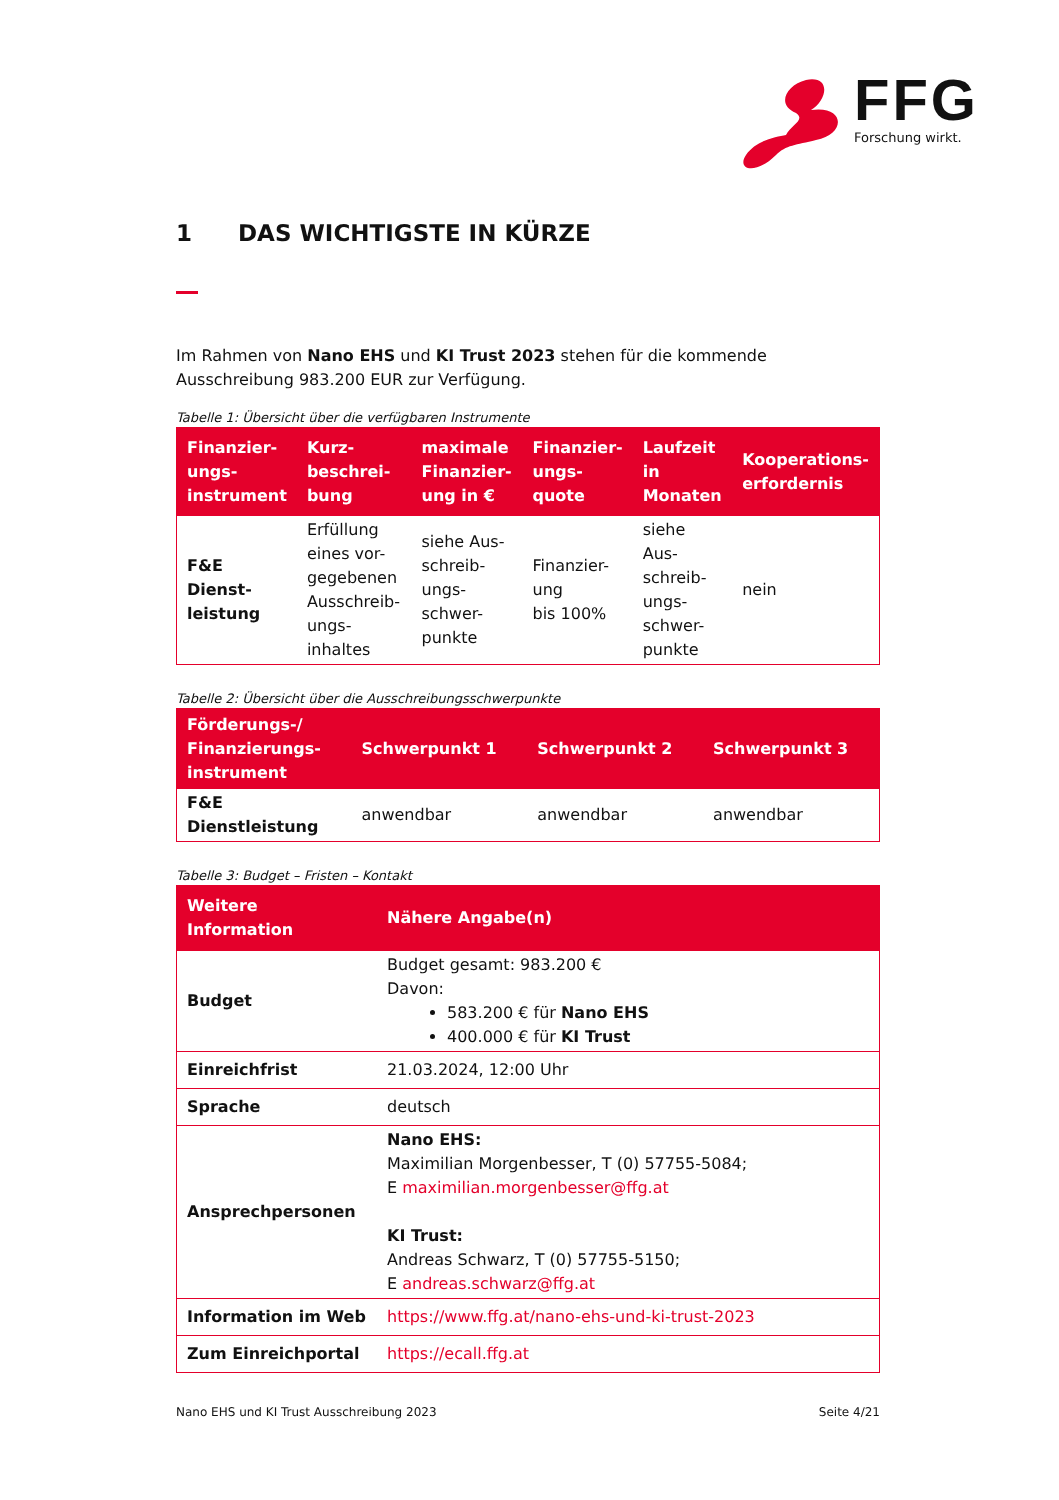FFG
Forschung wirkt.
1 DAS WICHTIGSTE IN KÜRZE
Im Rahmen von Nano EHS und KI Trust 2023 stehen für die kommende Ausschreibung 983.200 EUR zur Verfügung.
Tabelle 1: Übersicht über die verfügbaren Instrumente
| Finanzier- ungs- instrument | Kurz- beschrei- bung | maximale Finanzier-ung in € | Finanzier- ungs- quote | Laufzeit in Monaten | Kooperations- erfordernis |
| --- | --- | --- | --- | --- | --- |
| F&E Dienst- leistung | Erfüllung eines vor-gegebenen Ausschreib-ungs- inhaltes | siehe Aus-schreib- ungs- schwer- punkte | Finanzier- ung bis 100% | siehe Aus- schreib- ungs- schwer- punkte | nein |
Tabelle 2: Übersicht über die Ausschreibungsschwerpunkte
| Förderungs-/ Finanzierungs- instrument | Schwerpunkt 1 | Schwerpunkt 2 | Schwerpunkt 3 |
| --- | --- | --- | --- |
| F&E Dienstleistung | anwendbar | anwendbar | anwendbar |
Tabelle 3: Budget – Fristen – Kontakt
| Weitere Information | Nähere Angabe(n) |
| --- | --- |
| Budget | Budget gesamt: 983.200 € Davon: 583.200 € für Nano EHS 400.000 € für KI Trust |
| Einreichfrist | 21.03.2024, 12:00 Uhr |
| Sprache | deutsch |
| Ansprechpersonen | Nano EHS: Maximilian Morgenbesser, T (0) 57755-5084; E maximilian.morgenbesser@ffg.at KI Trust: Andreas Schwarz, T (0) 57755-5150; E andreas.schwarz@ffg.at |
| Information im Web | https://www.ffg.at/nano-ehs-und-ki-trust-2023 |
| Zum Einreichportal | https://ecall.ffg.at |
Nano EHS und KI Trust Ausschreibung 2023 Seite 4/21